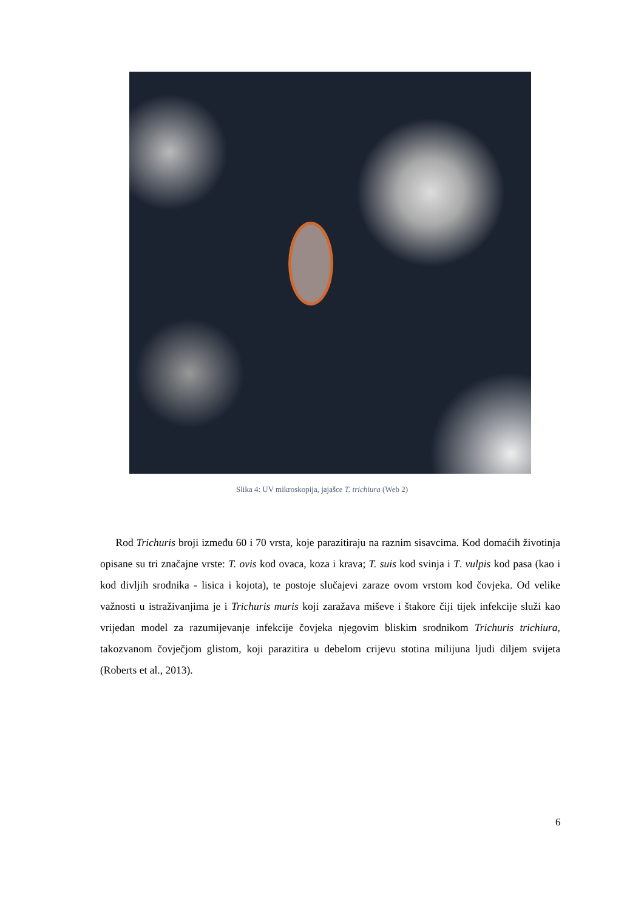Slika 4: UV mikroskopija, jajašce T. trichiura (Web 2)
Rod Trichuris broji između 60 i 70 vrsta, koje parazitiraju na raznim sisavcima. Kod domaćih životinja opisane su tri značajne vrste: T. ovis kod ovaca, koza i krava; T. suis kod svinja i T. vulpis kod pasa (kao i kod divljih srodnika - lisica i kojota), te postoje slučajevi zaraze ovom vrstom kod čovjeka. Od velike važnosti u istraživanjima je i Trichuris muris koji zaražava miševe i štakore čiji tijek infekcije služi kao vrijedan model za razumijevanje infekcije čovjeka njegovim bliskim srodnikom Trichuris trichiura, takozvanom čovječjom glistom, koji parazitira u debelom crijevu stotina milijuna ljudi diljem svijeta (Roberts et al., 2013).
6